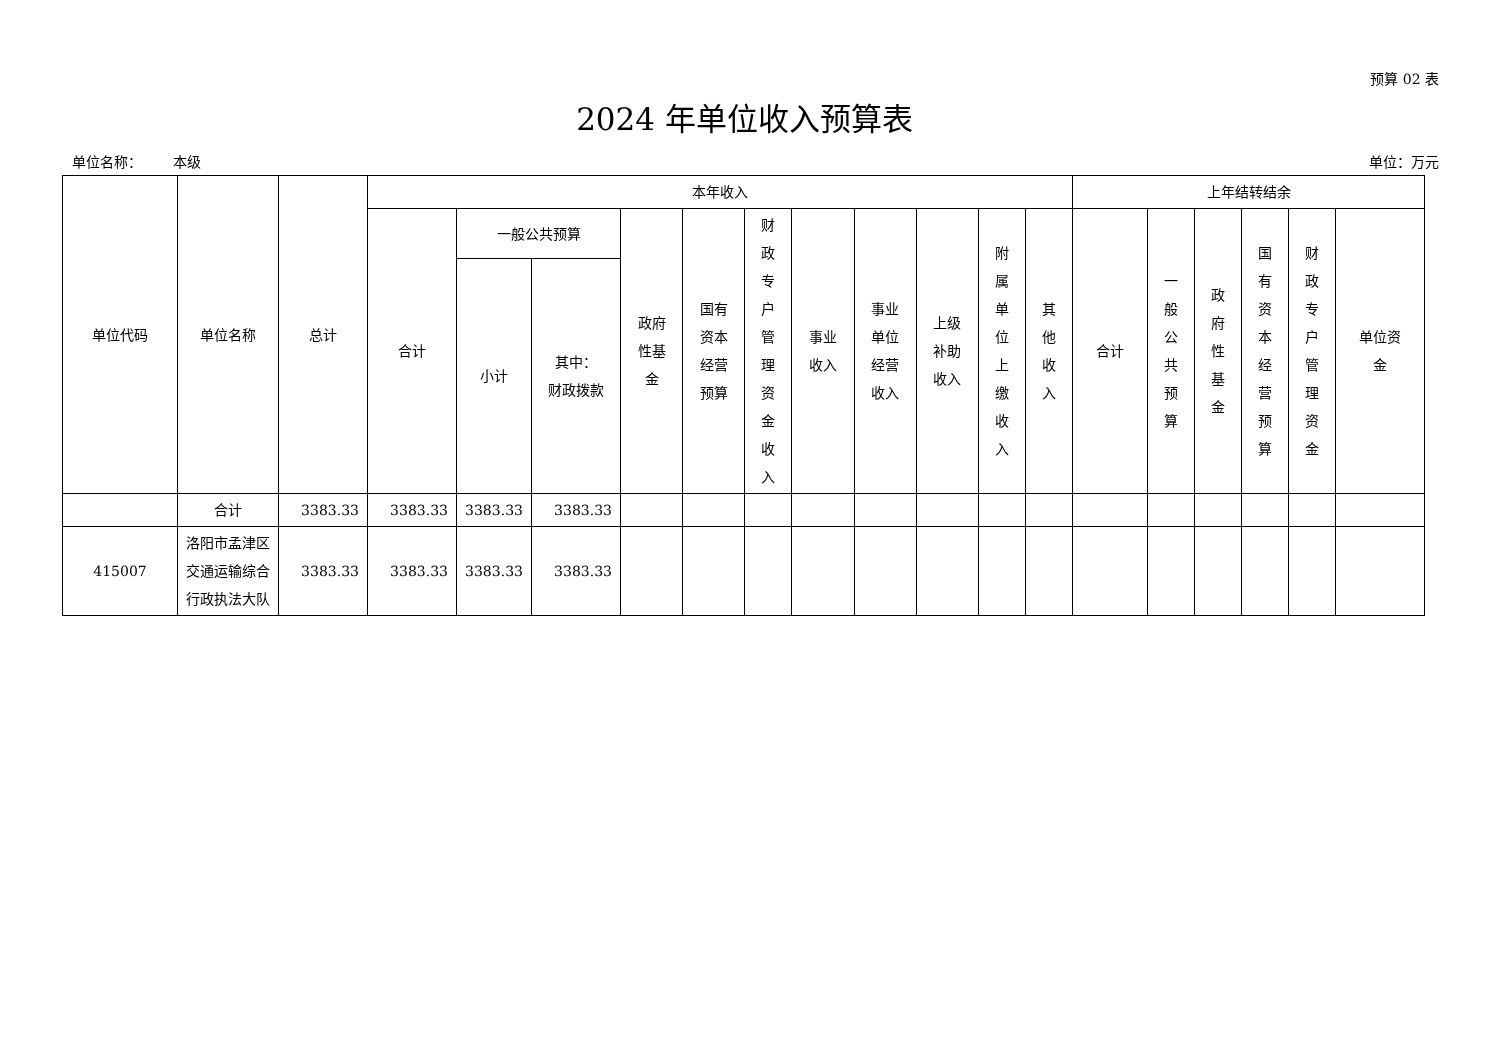预算 02 表
2024 年单位收入预算表
单位名称： 本级 单位：万元
| 单位代码 | 单位名称 | 总计 | 本年收入 | | | | | | | | | | | 上年结转结余 | | | | | |
| --- | --- | --- | --- | --- | --- | --- | --- | --- | --- | --- | --- | --- | --- | --- | --- | --- | --- | --- | --- |
| | | | 合计 | 一般公共预算 | | 政府 性基 金 | 国有 资本 经营 预算 | 财政专户管理资金收入 | 事业 收入 | 事业 单位 经营 收入 | 上级 补助 收入 | 附属单位上缴收入 | 其他收入 | 合计 | 一般公共预算 | 政府性基金 | 国有资本经营预算 | 财政专户管理资金 | 单位资 金 |
| | | | | 小计 | 其中： 财政拨款 | | | | | | | | | | | | | | |
| | 合计 | 3383.33 | 3383.33 | 3383.33 | 3383.33 | | | | | | | | | | | | | | |
| 415007 | 洛阳市孟津区交通运输综合行政执法大队 | 3383.33 | 3383.33 | 3383.33 | 3383.33 | | | | | | | | | | | | | | |